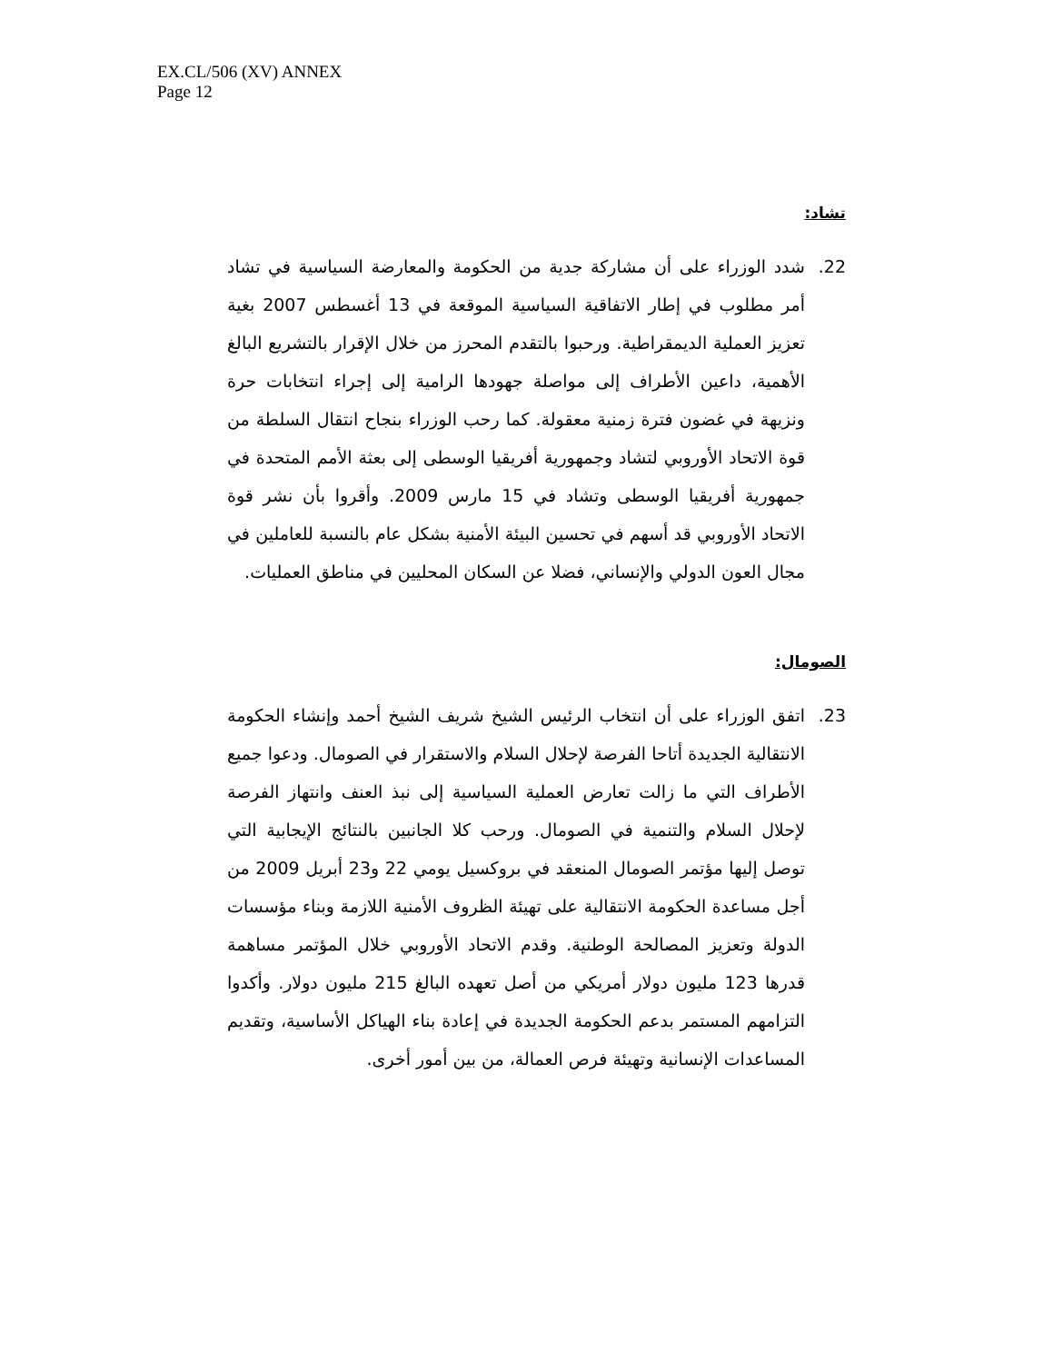EX.CL/506 (XV) ANNEX
Page 12
تشاد:
22. شدد الوزراء على أن مشاركة جدية من الحكومة والمعارضة السياسية في تشاد أمر مطلوب في إطار الاتفاقية السياسية الموقعة في 13 أغسطس 2007 بغية تعزيز العملية الديمقراطية. ورحبوا بالتقدم المحرز من خلال الإقرار بالتشريع البالغ الأهمية، داعين الأطراف إلى مواصلة جهودها الرامية إلى إجراء انتخابات حرة ونزيهة في غضون فترة زمنية معقولة. كما رحب الوزراء بنجاح انتقال السلطة من قوة الاتحاد الأوروبي لتشاد وجمهورية أفريقيا الوسطى إلى بعثة الأمم المتحدة في جمهورية أفريقيا الوسطى وتشاد في 15 مارس 2009. وأقروا بأن نشر قوة الاتحاد الأوروبي قد أسهم في تحسين البيئة الأمنية بشكل عام بالنسبة للعاملين في مجال العون الدولي والإنساني، فضلا عن السكان المحليين في مناطق العمليات.
الصومال:
23. اتفق الوزراء على أن انتخاب الرئيس الشيخ شريف الشيخ أحمد وإنشاء الحكومة الانتقالية الجديدة أتاحا الفرصة لإحلال السلام والاستقرار في الصومال. ودعوا جميع الأطراف التي ما زالت تعارض العملية السياسية إلى نبذ العنف وانتهاز الفرصة لإحلال السلام والتنمية في الصومال. ورحب كلا الجانبين بالنتائج الإيجابية التي توصل إليها مؤتمر الصومال المنعقد في بروكسيل يومي 22 و23 أبريل 2009 من أجل مساعدة الحكومة الانتقالية على تهيئة الظروف الأمنية اللازمة وبناء مؤسسات الدولة وتعزيز المصالحة الوطنية. وقدم الاتحاد الأوروبي خلال المؤتمر مساهمة قدرها 123 مليون دولار أمريكي من أصل تعهده البالغ 215 مليون دولار. وأكدوا التزامهم المستمر بدعم الحكومة الجديدة في إعادة بناء الهياكل الأساسية، وتقديم المساعدات الإنسانية وتهيئة فرص العمالة، من بين أمور أخرى.